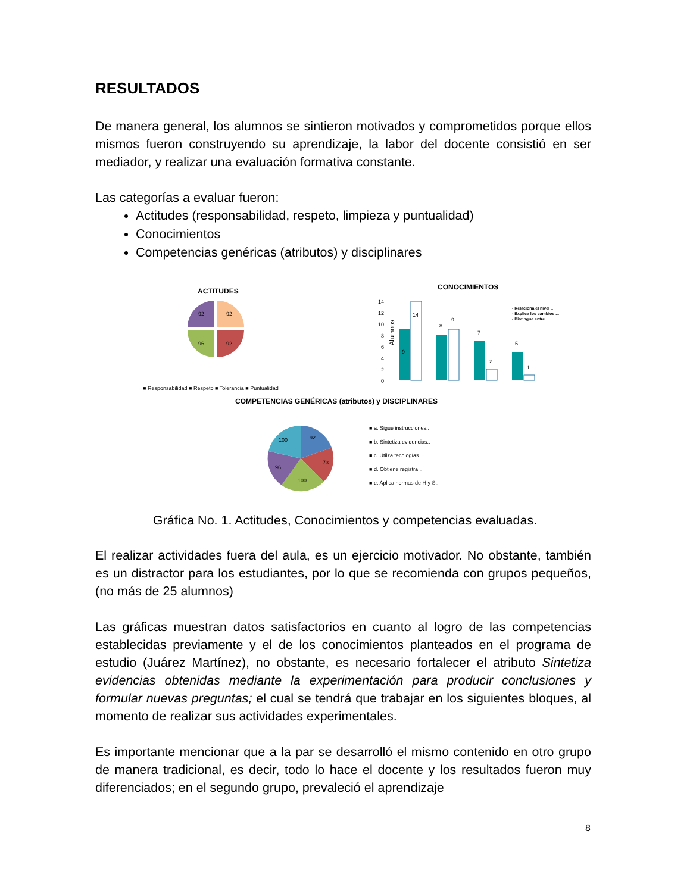RESULTADOS
De manera general, los alumnos se sintieron motivados y comprometidos porque ellos mismos fueron construyendo su aprendizaje, la labor del docente consistió en ser mediador, y realizar una evaluación formativa constante.
Las categorías a evaluar fueron:
Actitudes (responsabilidad, respeto, limpieza y puntualidad)
Conocimientos
Competencias genéricas (atributos) y disciplinares
ACTITUDES
92
92
96
92
■ Responsabilidad ■ Respeto ■ Tolerancia ■ Puntualidad
CONOCIMIENTOS
14
12
10
8
6
4
2
0
Alumnos
9
14
8
9
7
2
5
1
- Relaciona el nivel ..
- Explica los cambios ...
- Distingue entre ...
COMPETENCIAS GENÉRICAS (atributos) y DISCIPLINARES
92
73
100
96
100
■ a. Sigue instrucciones..
■ b. Sintetiza evidencias..
■ c. Utilza tecnlogías...
■ d. Obtiene registra ..
■ e. Aplica normas de H y S..
Gráfica No. 1. Actitudes, Conocimientos y competencias evaluadas.
El realizar actividades fuera del aula, es un ejercicio motivador. No obstante, también es un distractor para los estudiantes, por lo que se recomienda con grupos pequeños, (no más de 25 alumnos)
Las gráficas muestran datos satisfactorios en cuanto al logro de las competencias establecidas previamente y el de los conocimientos planteados en el programa de estudio (Juárez Martínez), no obstante, es necesario fortalecer el atributo Sintetiza evidencias obtenidas mediante la experimentación para producir conclusiones y formular nuevas preguntas; el cual se tendrá que trabajar en los siguientes bloques, al momento de realizar sus actividades experimentales.
Es importante mencionar que a la par se desarrolló el mismo contenido en otro grupo de manera tradicional, es decir, todo lo hace el docente y los resultados fueron muy diferenciados; en el segundo grupo, prevaleció el aprendizaje
8